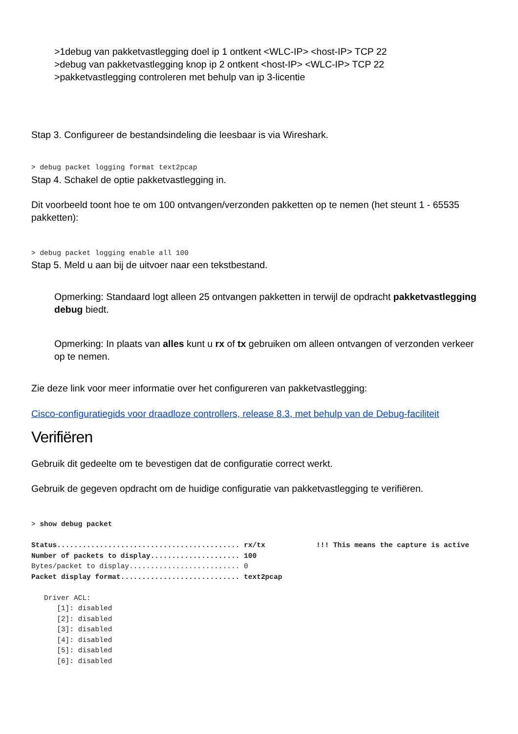>1debug van pakketvastlegging doel ip 1 ontkent <WLC-IP> <host-IP> TCP 22
>debug van pakketvastlegging knop ip 2 ontkent <host-IP> <WLC-IP> TCP 22
>pakketvastlegging controleren met behulp van ip 3-licentie
Stap 3. Configureer de bestandsindeling die leesbaar is via Wireshark.
> debug packet logging format text2pcap
Stap 4. Schakel de optie pakketvastlegging in.
Dit voorbeeld toont hoe te om 100 ontvangen/verzonden pakketten op te nemen (het steunt 1 - 65535 pakketten):
> debug packet logging enable all 100
Stap 5. Meld u aan bij de uitvoer naar een tekstbestand.
Opmerking: Standaard logt alleen 25 ontvangen pakketten in terwijl de opdracht pakketvastlegging debug biedt.
Opmerking: In plaats van alles kunt u rx of tx gebruiken om alleen ontvangen of verzonden verkeer op te nemen.
Zie deze link voor meer informatie over het configureren van pakketvastlegging:
Cisco-configuratiegids voor draadloze controllers, release 8.3, met behulp van de Debug-faciliteit
Verifiëren
Gebruik dit gedeelte om te bevestigen dat de configuratie correct werkt.
Gebruik de gegeven opdracht om de huidige configuratie van pakketvastlegging te verifiëren.
> show debug packet

Status........................................... rx/tx            !!! This means the capture is active
Number of packets to display..................... 100
Bytes/packet to display.......................... 0
Packet display format............................ text2pcap

   Driver ACL:
      [1]: disabled
      [2]: disabled
      [3]: disabled
      [4]: disabled
      [5]: disabled
      [6]: disabled